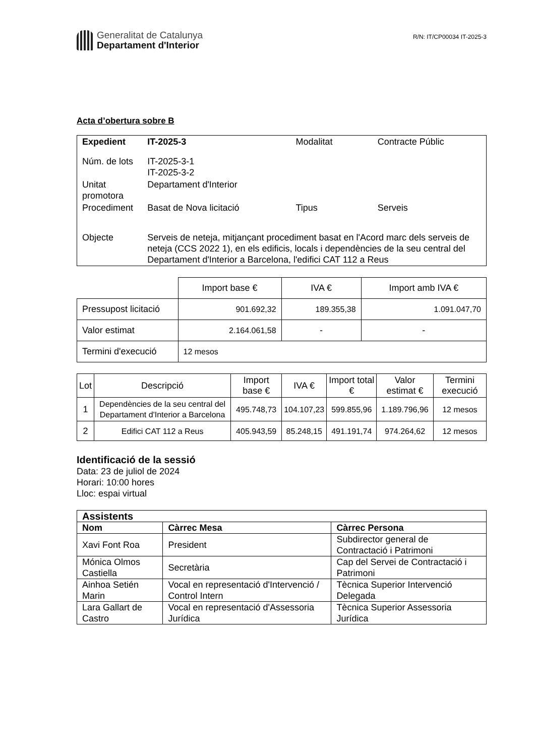Generalitat de Catalunya
Departament d'Interior
R/N: IT/CP00034 IT-2025-3
Acta d’obertura sobre B
| Expedient | IT-2025-3 | Modalitat | Contracte Públic |
| Núm. de lots | IT-2025-3-1 IT-2025-3-2 | | |
| Unitat promotora | Departament d'Interior | | |
| Procediment | Basat de Nova licitació | Tipus | Serveis |
| Objecte | Serveis de neteja, mitjançant procediment basat en l'Acord marc dels serveis de neteja (CCS 2022 1), en els edificis, locals i dependències de la seu central del Departament d'Interior a Barcelona, l'edifici CAT 112 a Reus | | |
| | Import base € | IVA € | Import amb IVA € |
| Pressupost licitació | 901.692,32 | 189.355,38 | 1.091.047,70 |
| Valor estimat | 2.164.061,58 | - | - |
| Termini d'execució | 12 mesos | | |
| Lot | Descripció | Import base € | IVA € | Import total € | Valor estimat € | Termini execució |
| 1 | Dependències de la seu central del Departament d'Interior a Barcelona | 495.748,73 | 104.107,23 | 599.855,96 | 1.189.796,96 | 12 mesos |
| 2 | Edifici CAT 112 a Reus | 405.943,59 | 85.248,15 | 491.191,74 | 974.264,62 | 12 mesos |
Identificació de la sessió
Data: 23 de juliol de 2024
Horari: 10:00 hores
Lloc: espai virtual
| Assistents | | |
| Nom | Càrrec Mesa | Càrrec Persona |
| Xavi Font Roa | President | Subdirector general de Contractació i Patrimoni |
| Mónica Olmos Castiella | Secretària | Cap del Servei de Contractació i Patrimoni |
| Ainhoa Setién Marin | Vocal en representació d'Intervenció / Control Intern | Tècnica Superior Intervenció Delegada |
| Lara Gallart de Castro | Vocal en representació d'Assessoria Jurídica | Tècnica Superior Assessoria Jurídica |